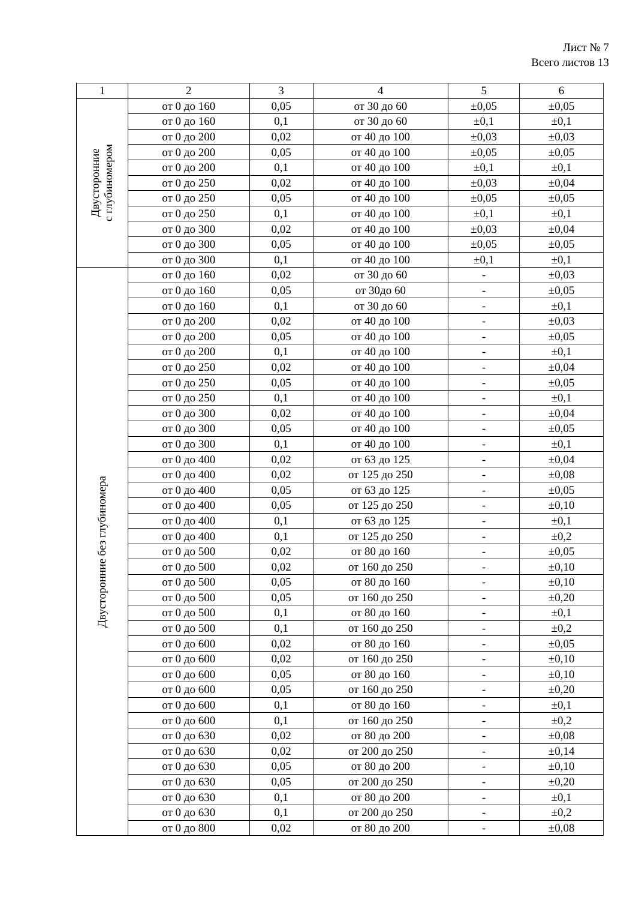Лист № 7
Всего листов 13
| 1 | 2 | 3 | 4 | 5 | 6 |
| --- | --- | --- | --- | --- | --- |
| Двусторонние с глубиномером | от 0 до 160 | 0,05 | от 30 до 60 | ±0,05 | ±0,05 |
| | от 0 до 160 | 0,1 | от 30 до 60 | ±0,1 | ±0,1 |
| | от 0 до 200 | 0,02 | от 40 до 100 | ±0,03 | ±0,03 |
| | от 0 до 200 | 0,05 | от 40 до 100 | ±0,05 | ±0,05 |
| | от 0 до 200 | 0,1 | от 40 до 100 | ±0,1 | ±0,1 |
| | от 0 до 250 | 0,02 | от 40 до 100 | ±0,03 | ±0,04 |
| | от 0 до 250 | 0,05 | от 40 до 100 | ±0,05 | ±0,05 |
| | от 0 до 250 | 0,1 | от 40 до 100 | ±0,1 | ±0,1 |
| | от 0 до 300 | 0,02 | от 40 до 100 | ±0,03 | ±0,04 |
| | от 0 до 300 | 0,05 | от 40 до 100 | ±0,05 | ±0,05 |
| | от 0 до 300 | 0,1 | от 40 до 100 | ±0,1 | ±0,1 |
| Двусторонние без глубиномера | от 0 до 160 | 0,02 | от 30 до 60 | - | ±0,03 |
| | от 0 до 160 | 0,05 | от 30до 60 | - | ±0,05 |
| | от 0 до 160 | 0,1 | от 30 до 60 | - | ±0,1 |
| | от 0 до 200 | 0,02 | от 40 до 100 | - | ±0,03 |
| | от 0 до 200 | 0,05 | от 40 до 100 | - | ±0,05 |
| | от 0 до 200 | 0,1 | от 40 до 100 | - | ±0,1 |
| | от 0 до 250 | 0,02 | от 40 до 100 | - | ±0,04 |
| | от 0 до 250 | 0,05 | от 40 до 100 | - | ±0,05 |
| | от 0 до 250 | 0,1 | от 40 до 100 | - | ±0,1 |
| | от 0 до 300 | 0,02 | от 40 до 100 | - | ±0,04 |
| | от 0 до 300 | 0,05 | от 40 до 100 | - | ±0,05 |
| | от 0 до 300 | 0,1 | от 40 до 100 | - | ±0,1 |
| | от 0 до 400 | 0,02 | от 63 до 125 | - | ±0,04 |
| | от 0 до 400 | 0,02 | от 125 до 250 | - | ±0,08 |
| | от 0 до 400 | 0,05 | от 63 до 125 | - | ±0,05 |
| | от 0 до 400 | 0,05 | от 125 до 250 | - | ±0,10 |
| | от 0 до 400 | 0,1 | от 63 до 125 | - | ±0,1 |
| | от 0 до 400 | 0,1 | от 125 до 250 | - | ±0,2 |
| | от 0 до 500 | 0,02 | от 80 до 160 | - | ±0,05 |
| | от 0 до 500 | 0,02 | от 160 до 250 | - | ±0,10 |
| | от 0 до 500 | 0,05 | от 80 до 160 | - | ±0,10 |
| | от 0 до 500 | 0,05 | от 160 до 250 | - | ±0,20 |
| | от 0 до 500 | 0,1 | от 80 до 160 | - | ±0,1 |
| | от 0 до 500 | 0,1 | от 160 до 250 | - | ±0,2 |
| | от 0 до 600 | 0,02 | от 80 до 160 | - | ±0,05 |
| | от 0 до 600 | 0,02 | от 160 до 250 | - | ±0,10 |
| | от 0 до 600 | 0,05 | от 80 до 160 | - | ±0,10 |
| | от 0 до 600 | 0,05 | от 160 до 250 | - | ±0,20 |
| | от 0 до 600 | 0,1 | от 80 до 160 | - | ±0,1 |
| | от 0 до 600 | 0,1 | от 160 до 250 | - | ±0,2 |
| | от 0 до 630 | 0,02 | от 80 до 200 | - | ±0,08 |
| | от 0 до 630 | 0,02 | от 200 до 250 | - | ±0,14 |
| | от 0 до 630 | 0,05 | от 80 до 200 | - | ±0,10 |
| | от 0 до 630 | 0,05 | от 200 до 250 | - | ±0,20 |
| | от 0 до 630 | 0,1 | от 80 до 200 | - | ±0,1 |
| | от 0 до 630 | 0,1 | от 200 до 250 | - | ±0,2 |
| | от 0 до 800 | 0,02 | от 80 до 200 | - | ±0,08 |